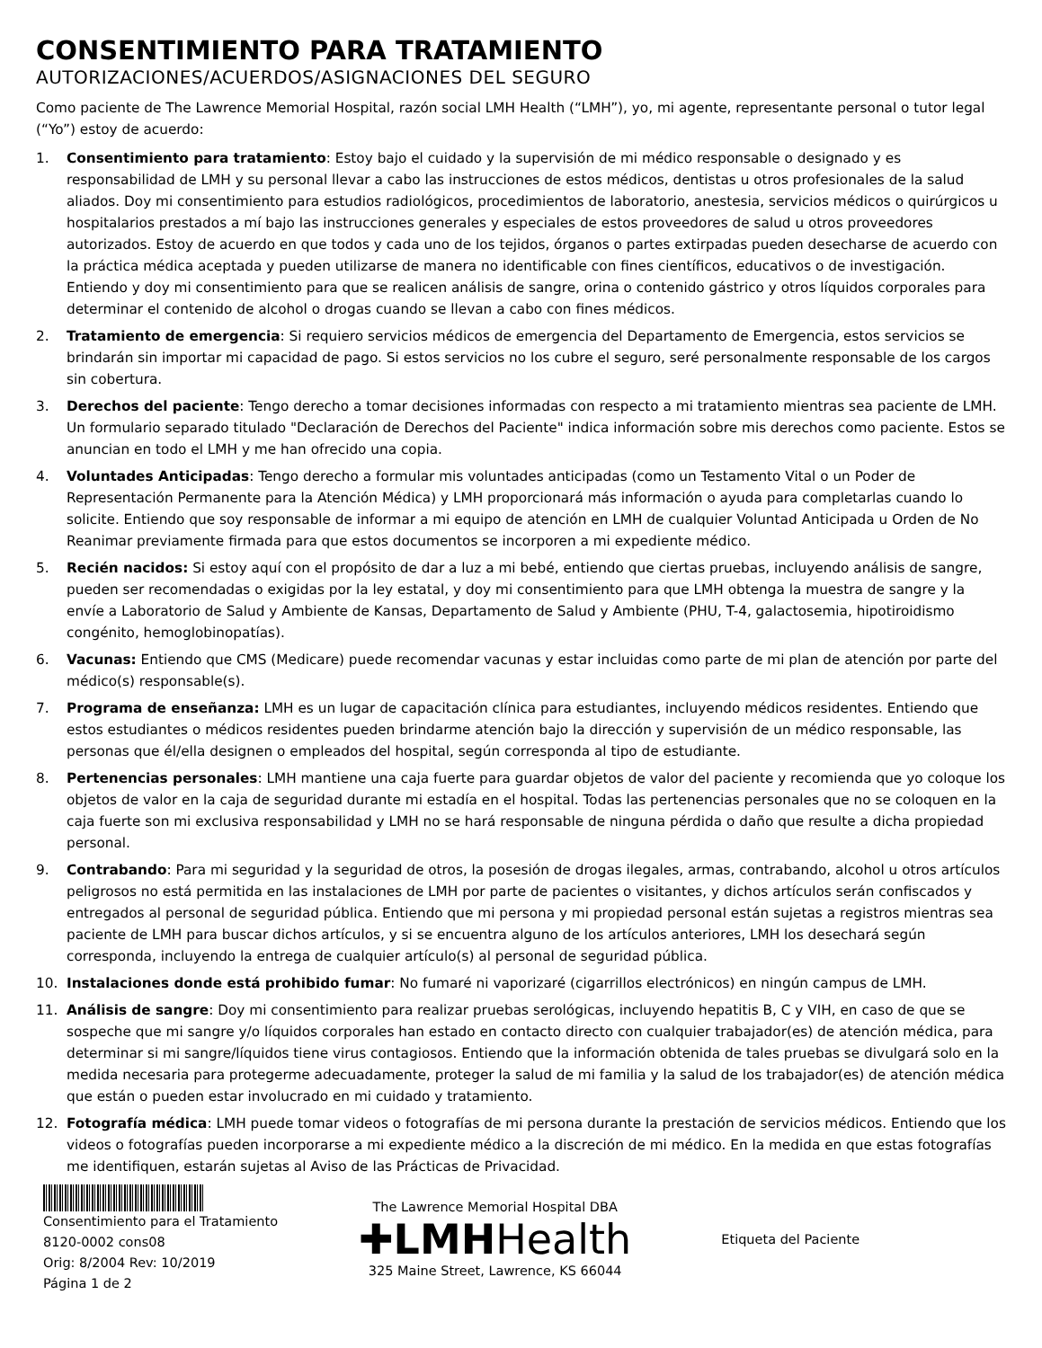CONSENTIMIENTO PARA TRATAMIENTO
AUTORIZACIONES/ACUERDOS/ASIGNACIONES DEL SEGURO
Como paciente de The Lawrence Memorial Hospital, razón social LMH Health (“LMH”), yo, mi agente, representante personal o tutor legal (“Yo”) estoy de acuerdo:
1. Consentimiento para tratamiento: Estoy bajo el cuidado y la supervisión de mi médico responsable o designado y es responsabilidad de LMH y su personal llevar a cabo las instrucciones de estos médicos, dentistas u otros profesionales de la salud aliados. Doy mi consentimiento para estudios radiológicos, procedimientos de laboratorio, anestesia, servicios médicos o quirúrgicos u hospitalarios prestados a mí bajo las instrucciones generales y especiales de estos proveedores de salud u otros proveedores autorizados. Estoy de acuerdo en que todos y cada uno de los tejidos, órganos o partes extirpadas pueden desecharse de acuerdo con la práctica médica aceptada y pueden utilizarse de manera no identificable con fines científicos, educativos o de investigación. Entiendo y doy mi consentimiento para que se realicen análisis de sangre, orina o contenido gástrico y otros líquidos corporales para determinar el contenido de alcohol o drogas cuando se llevan a cabo con fines médicos.
2. Tratamiento de emergencia: Si requiero servicios médicos de emergencia del Departamento de Emergencia, estos servicios se brindarán sin importar mi capacidad de pago. Si estos servicios no los cubre el seguro, seré personalmente responsable de los cargos sin cobertura.
3. Derechos del paciente: Tengo derecho a tomar decisiones informadas con respecto a mi tratamiento mientras sea paciente de LMH. Un formulario separado titulado "Declaración de Derechos del Paciente" indica información sobre mis derechos como paciente. Estos se anuncian en todo el LMH y me han ofrecido una copia.
4. Voluntades Anticipadas: Tengo derecho a formular mis voluntades anticipadas (como un Testamento Vital o un Poder de Representación Permanente para la Atención Médica) y LMH proporcionará más información o ayuda para completarlas cuando lo solicite. Entiendo que soy responsable de informar a mi equipo de atención en LMH de cualquier Voluntad Anticipada u Orden de No Reanimar previamente firmada para que estos documentos se incorporen a mi expediente médico.
5. Recién nacidos: Si estoy aquí con el propósito de dar a luz a mi bebé, entiendo que ciertas pruebas, incluyendo análisis de sangre, pueden ser recomendadas o exigidas por la ley estatal, y doy mi consentimiento para que LMH obtenga la muestra de sangre y la envíe a Laboratorio de Salud y Ambiente de Kansas, Departamento de Salud y Ambiente (PHU, T-4, galactosemia, hipotiroidismo congénito, hemoglobinopatías).
6. Vacunas: Entiendo que CMS (Medicare) puede recomendar vacunas y estar incluidas como parte de mi plan de atención por parte del médico(s) responsable(s).
7. Programa de enseñanza: LMH es un lugar de capacitación clínica para estudiantes, incluyendo médicos residentes. Entiendo que estos estudiantes o médicos residentes pueden brindarme atención bajo la dirección y supervisión de un médico responsable, las personas que él/ella designen o empleados del hospital, según corresponda al tipo de estudiante.
8. Pertenencias personales: LMH mantiene una caja fuerte para guardar objetos de valor del paciente y recomienda que yo coloque los objetos de valor en la caja de seguridad durante mi estadía en el hospital. Todas las pertenencias personales que no se coloquen en la caja fuerte son mi exclusiva responsabilidad y LMH no se hará responsable de ninguna pérdida o daño que resulte a dicha propiedad personal.
9. Contrabando: Para mi seguridad y la seguridad de otros, la posesión de drogas ilegales, armas, contrabando, alcohol u otros artículos peligrosos no está permitida en las instalaciones de LMH por parte de pacientes o visitantes, y dichos artículos serán confiscados y entregados al personal de seguridad pública. Entiendo que mi persona y mi propiedad personal están sujetas a registros mientras sea paciente de LMH para buscar dichos artículos, y si se encuentra alguno de los artículos anteriores, LMH los desechará según corresponda, incluyendo la entrega de cualquier artículo(s) al personal de seguridad pública.
10. Instalaciones donde está prohibido fumar: No fumaré ni vaporizaré (cigarrillos electrónicos) en ningún campus de LMH.
11. Análisis de sangre: Doy mi consentimiento para realizar pruebas serológicas, incluyendo hepatitis B, C y VIH, en caso de que se sospeche que mi sangre y/o líquidos corporales han estado en contacto directo con cualquier trabajador(es) de atención médica, para determinar si mi sangre/líquidos tiene virus contagiosos. Entiendo que la información obtenida de tales pruebas se divulgará solo en la medida necesaria para protegerme adecuadamente, proteger la salud de mi familia y la salud de los trabajador(es) de atención médica que están o pueden estar involucrado en mi cuidado y tratamiento.
12. Fotografía médica: LMH puede tomar videos o fotografías de mi persona durante la prestación de servicios médicos. Entiendo que los videos o fotografías pueden incorporarse a mi expediente médico a la discreción de mi médico. En la medida en que estas fotografías me identifiquen, estarán sujetas al Aviso de las Prácticas de Privacidad.
Consentimiento para el Tratamiento
8120-0002 cons08
Orig: 8/2004 Rev: 10/2019
Página 1 de 2
The Lawrence Memorial Hospital DBA
✚LMHHealth
325 Maine Street, Lawrence, KS 66044
Etiqueta del Paciente